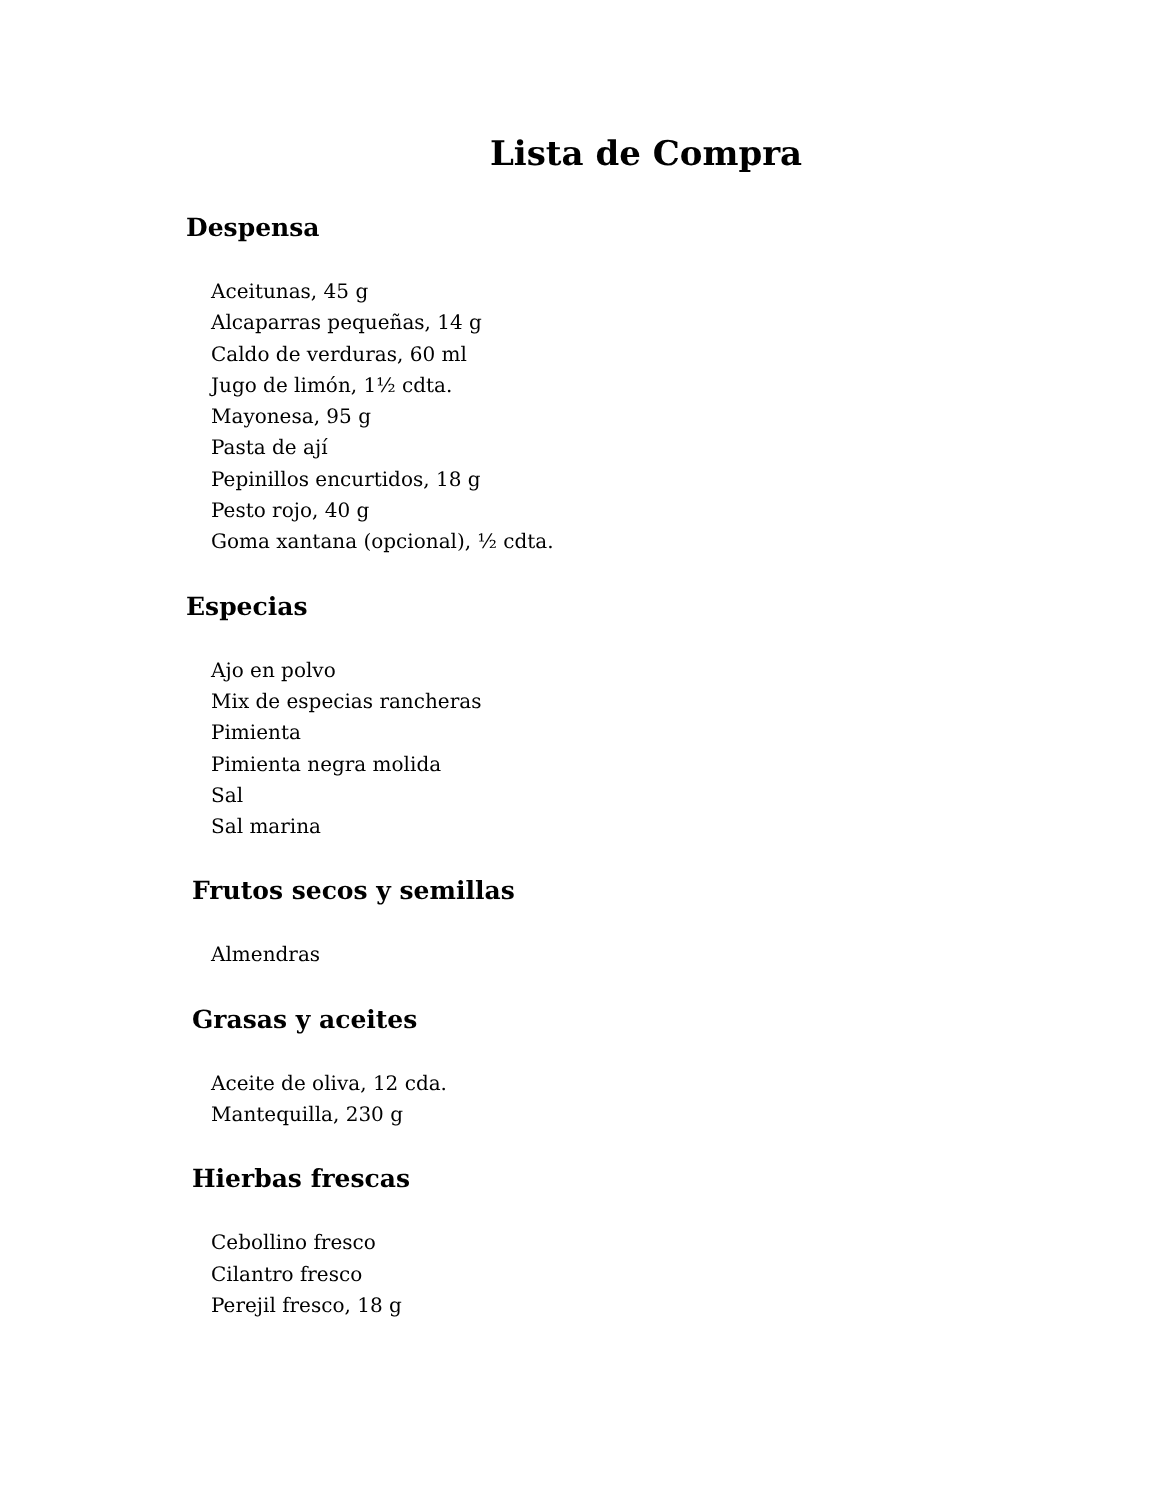Lista de Compra
Despensa
Aceitunas, 45 g
Alcaparras pequeñas, 14 g
Caldo de verduras, 60 ml
Jugo de limón, 1½ cdta.
Mayonesa, 95 g
Pasta de ají
Pepinillos encurtidos, 18 g
Pesto rojo, 40 g
Goma xantana (opcional), ½ cdta.
Especias
Ajo en polvo
Mix de especias rancheras
Pimienta
Pimienta negra molida
Sal
Sal marina
Frutos secos y semillas
Almendras
Grasas y aceites
Aceite de oliva, 12 cda.
Mantequilla, 230 g
Hierbas frescas
Cebollino fresco
Cilantro fresco
Perejil fresco, 18 g